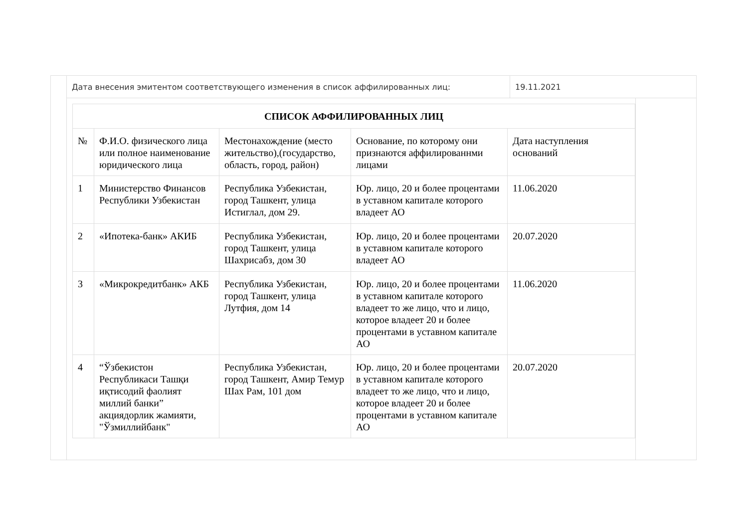Дата внесения эмитентом соответствующего изменения в список аффилированных лиц: 19.11.2021
| СПИСОК АФФИЛИРОВАННЫХ ЛИЦ | | | | |
| --- | --- | --- | --- | --- |
| № | Ф.И.О. физического лица или полное наименование юридического лица | Местонахождение (место жительство),(государство, область, город, район) | Основание, по которому они признаются аффилированнми лицами | Дата наступления оснований |
| 1 | Министерство Финансов Республики Узбекистан | Республика Узбекистан, город Ташкент, улица Истиглал, дом 29. | Юр. лицо, 20 и более процентами в уставном капитале которого владеет АО | 11.06.2020 |
| 2 | «Ипотека-банк» АКИБ | Республика Узбекистан, город Ташкент, улица Шахрисабз, дом 30 | Юр. лицо, 20 и более процентами в уставном капитале которого владеет АО | 20.07.2020 |
| 3 | «Микрокредитбанк» АКБ | Республика Узбекистан, город Ташкент, улица Лутфия, дом 14 | Юр. лицо, 20 и более процентами в уставном капитале которого владеет то же лицо, что и лицо, которое владеет 20 и более процентами в уставном капитале АО | 11.06.2020 |
| 4 | “Ўзбекистон Республикаси Ташқи иқтисодий фаолият миллий банки” акциядорлик жамияти, "Ўзмиллийбанк" | Республика Узбекистан, город Ташкент, Амир Темур Шах Рам, 101 дом | Юр. лицо, 20 и более процентами в уставном капитале которого владеет то же лицо, что и лицо, которое владеет 20 и более процентами в уставном капитале АО | 20.07.2020 |